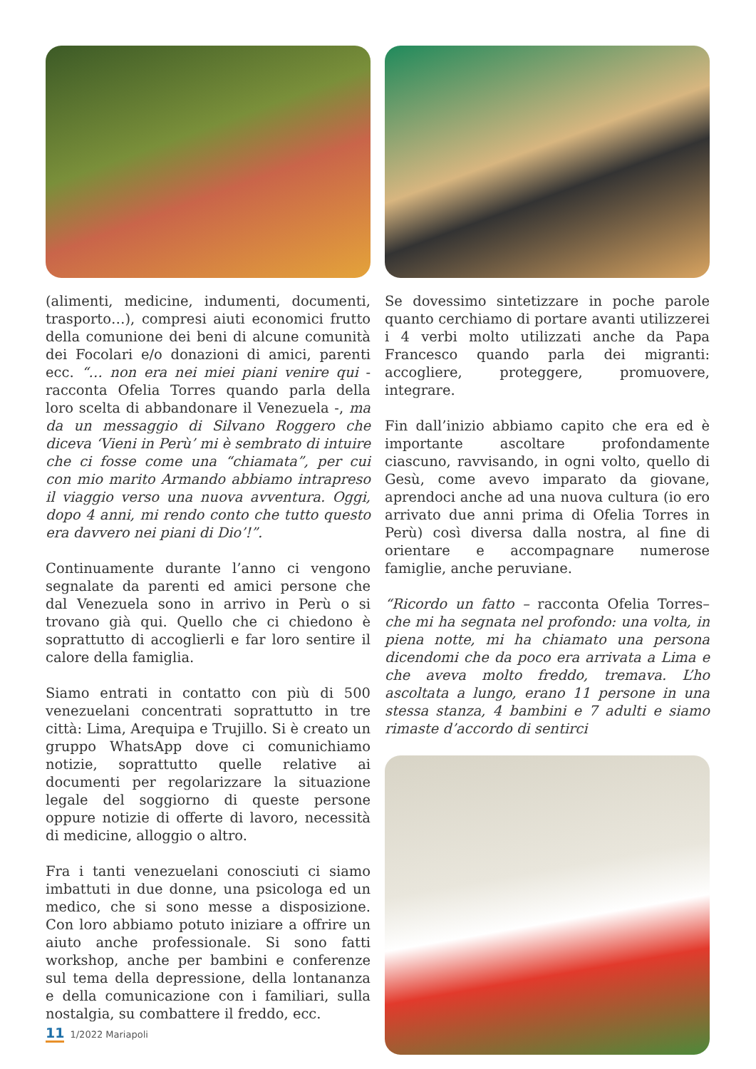(alimenti, medicine, indumenti, documenti, trasporto…), compresi aiuti economici frutto della comunione dei beni di alcune comunità dei Focolari e/o donazioni di amici, parenti ecc. “… non era nei miei piani venire qui - racconta Ofelia Torres quando parla della loro scelta di abbandonare il Venezuela -, ma da un messaggio di Silvano Roggero che diceva ‘Vieni in Perù’ mi è sembrato di intuire che ci fosse come una “chiamata”, per cui con mio marito Armando abbiamo intrapreso il viaggio verso una nuova avventura. Oggi, dopo 4 anni, mi rendo conto che tutto questo era davvero nei piani di Dio’!”.
Continuamente durante l’anno ci vengono segnalate da parenti ed amici persone che dal Venezuela sono in arrivo in Perù o si trovano già qui. Quello che ci chiedono è soprattutto di accoglierli e far loro sentire il calore della famiglia.
Siamo entrati in contatto con più di 500 venezuelani concentrati soprattutto in tre città: Lima, Arequipa e Trujillo. Si è creato un gruppo WhatsApp dove ci comunichiamo notizie, soprattutto quelle relative ai documenti per regolarizzare la situazione legale del soggiorno di queste persone oppure notizie di offerte di lavoro, necessità di medicine, alloggio o altro.
Fra i tanti venezuelani conosciuti ci siamo imbattuti in due donne, una psicologa ed un medico, che si sono messe a disposizione. Con loro abbiamo potuto iniziare a offrire un aiuto anche professionale. Si sono fatti workshop, anche per bambini e conferenze sul tema della depressione, della lontananza e della comunicazione con i familiari, sulla nostalgia, su combattere il freddo, ecc.
Se dovessimo sintetizzare in poche parole quanto cerchiamo di portare avanti utilizzerei i 4 verbi molto utilizzati anche da Papa Francesco quando parla dei migranti: accogliere, proteggere, promuovere, integrare.
Fin dall’inizio abbiamo capito che era ed è importante ascoltare profondamente ciascuno, ravvisando, in ogni volto, quello di Gesù, come avevo imparato da giovane, aprendoci anche ad una nuova cultura (io ero arrivato due anni prima di Ofelia Torres in Perù) così diversa dalla nostra, al fine di orientare e accompagnare numerose famiglie, anche peruviane.
“Ricordo un fatto – racconta Ofelia Torres– che mi ha segnata nel profondo: una volta, in piena notte, mi ha chiamato una persona dicendomi che da poco era arrivata a Lima e che aveva molto freddo, tremava. L’ho ascoltata a lungo, erano 11 persone in una stessa stanza, 4 bambini e 7 adulti e siamo rimaste d’accordo di sentirci
11 1/2022 Mariapoli